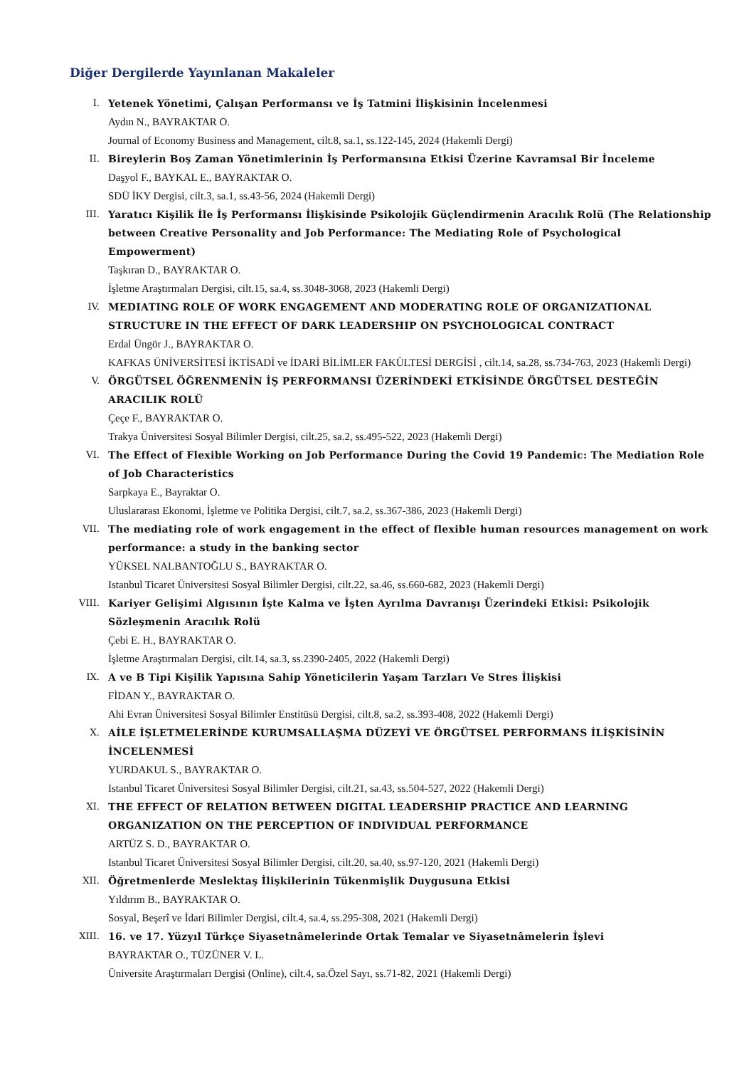Diğer Dergilerde Yayınlanan Makaleler
I. Yetenek Yönetimi, Çalışan Performansı ve İş Tatmini İlişkisinin İncelenmesi
Aydın N., BAYRAKTAR O.
Journal of Economy Business and Management, cilt.8, sa.1, ss.122-145, 2024 (Hakemli Dergi)
II. Bireylerin Boş Zaman Yönetimlerinin İş Performansına Etkisi Üzerine Kavramsal Bir İnceleme
Daşyol F., BAYKAL E., BAYRAKTAR O.
SDÜ İKY Dergisi, cilt.3, sa.1, ss.43-56, 2024 (Hakemli Dergi)
III. Yaratıcı Kişilik İle İş Performansı İlişkisinde Psikolojik Güçlendirmenin Aracılık Rolü (The Relationship between Creative Personality and Job Performance: The Mediating Role of Psychological Empowerment)
Taşkıran D., BAYRAKTAR O.
İşletme Araştırmaları Dergisi, cilt.15, sa.4, ss.3048-3068, 2023 (Hakemli Dergi)
IV. MEDIATING ROLE OF WORK ENGAGEMENT AND MODERATING ROLE OF ORGANIZATIONAL STRUCTURE IN THE EFFECT OF DARK LEADERSHIP ON PSYCHOLOGICAL CONTRACT
Erdal Üngör J., BAYRAKTAR O.
KAFKAS ÜNİVERSİTESİ İKTİSADİ ve İDARİ BİLİMLER FAKÜLTESİ DERGİSİ , cilt.14, sa.28, ss.734-763, 2023 (Hakemli Dergi)
V. ÖRGÜTSEL ÖĞRENMENİN İŞ PERFORMANSI ÜZERİNDEKİ ETKİSİNDE ÖRGÜTSEL DESTEĞİN ARACILIK ROLÜ
Çeçe F., BAYRAKTAR O.
Trakya Üniversitesi Sosyal Bilimler Dergisi, cilt.25, sa.2, ss.495-522, 2023 (Hakemli Dergi)
VI. The Effect of Flexible Working on Job Performance During the Covid 19 Pandemic: The Mediation Role of Job Characteristics
Sarpkaya E., Bayraktar O.
Uluslararası Ekonomi, İşletme ve Politika Dergisi, cilt.7, sa.2, ss.367-386, 2023 (Hakemli Dergi)
VII. The mediating role of work engagement in the effect of flexible human resources management on work performance: a study in the banking sector
YÜKSEL NALBANTOĞLU S., BAYRAKTAR O.
Istanbul Ticaret Üniversitesi Sosyal Bilimler Dergisi, cilt.22, sa.46, ss.660-682, 2023 (Hakemli Dergi)
VIII. Kariyer Gelişimi Algısının İşte Kalma ve İşten Ayrılma Davranışı Üzerindeki Etkisi: Psikolojik Sözleşmenin Aracılık Rolü
Çebi E. H., BAYRAKTAR O.
İşletme Araştırmaları Dergisi, cilt.14, sa.3, ss.2390-2405, 2022 (Hakemli Dergi)
IX. A ve B Tipi Kişilik Yapısına Sahip Yöneticilerin Yaşam Tarzları Ve Stres İlişkisi
FİDAN Y., BAYRAKTAR O.
Ahi Evran Üniversitesi Sosyal Bilimler Enstitüsü Dergisi, cilt.8, sa.2, ss.393-408, 2022 (Hakemli Dergi)
X. AİLE İŞLETMELERİNDE KURUMSALLAŞMA DÜZEYİ VE ÖRGÜTSEL PERFORMANS İLİŞKİSİNİN İNCELENMESİ
YURDAKUL S., BAYRAKTAR O.
Istanbul Ticaret Üniversitesi Sosyal Bilimler Dergisi, cilt.21, sa.43, ss.504-527, 2022 (Hakemli Dergi)
XI. THE EFFECT OF RELATION BETWEEN DIGITAL LEADERSHIP PRACTICE AND LEARNING ORGANIZATION ON THE PERCEPTION OF INDIVIDUAL PERFORMANCE
ARTÜZ S. D., BAYRAKTAR O.
Istanbul Ticaret Üniversitesi Sosyal Bilimler Dergisi, cilt.20, sa.40, ss.97-120, 2021 (Hakemli Dergi)
XII. Öğretmenlerde Meslektaş İlişkilerinin Tükenmişlik Duygusuna Etkisi
Yıldırım B., BAYRAKTAR O.
Sosyal, Beşerî ve İdari Bilimler Dergisi, cilt.4, sa.4, ss.295-308, 2021 (Hakemli Dergi)
XIII. 16. ve 17. Yüzyıl Türkçe Siyasetnâmelerinde Ortak Temalar ve Siyasetnâmelerin İşlevi
BAYRAKTAR O., TÜZÜNER V. L.
Üniversite Araştırmaları Dergisi (Online), cilt.4, sa.Özel Sayı, ss.71-82, 2021 (Hakemli Dergi)